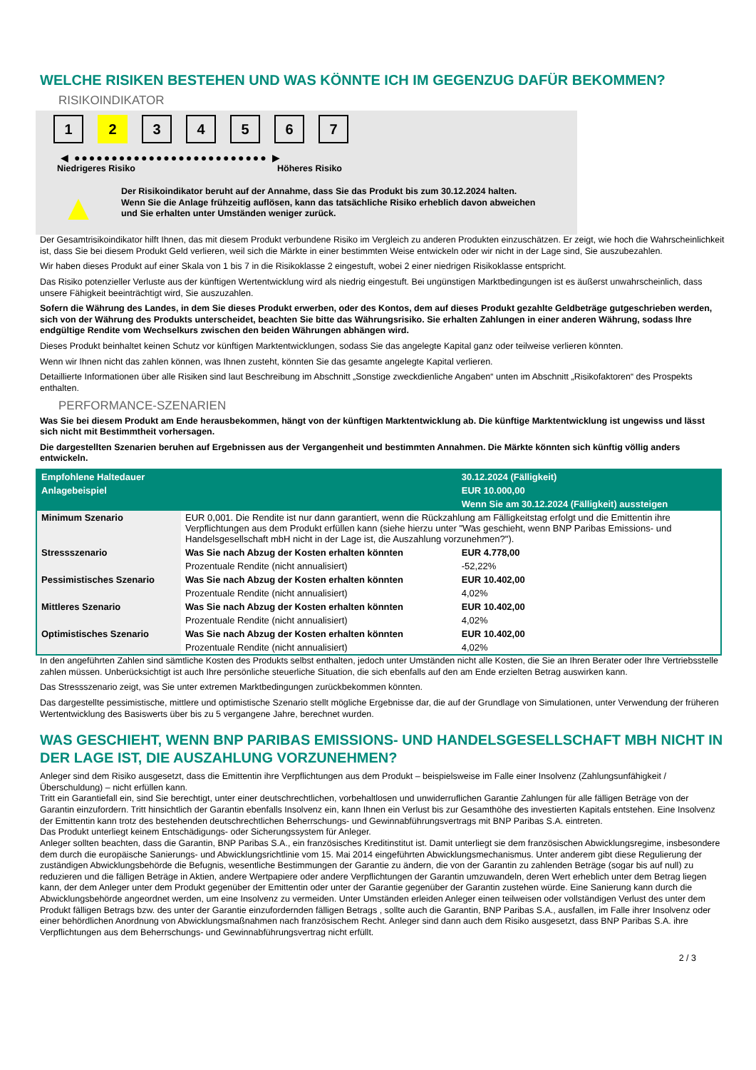WELCHE RISIKEN BESTEHEN UND WAS KÖNNTE ICH IM GEGENZUG DAFÜR BEKOMMEN?
RISIKOINDIKATOR
1 2 3 4 5 6 7
◀ ●●●●●●●●●●●●●●●●●●●●●●●●●● ▶
Niedrigeres Risiko Höheres Risiko
▲
Der Risikoindikator beruht auf der Annahme, dass Sie das Produkt bis zum 30.12.2024 halten.
Wenn Sie die Anlage frühzeitig auflösen, kann das tatsächliche Risiko erheblich davon abweichen und Sie erhalten unter Umständen weniger zurück.
Der Gesamtrisikoindikator hilft Ihnen, das mit diesem Produkt verbundene Risiko im Vergleich zu anderen Produkten einzuschätzen. Er zeigt, wie hoch die Wahrscheinlichkeit ist, dass Sie bei diesem Produkt Geld verlieren, weil sich die Märkte in einer bestimmten Weise entwickeln oder wir nicht in der Lage sind, Sie auszubezahlen.
Wir haben dieses Produkt auf einer Skala von 1 bis 7 in die Risikoklasse 2 eingestuft, wobei 2 einer niedrigen Risikoklasse entspricht.
Das Risiko potenzieller Verluste aus der künftigen Wertentwicklung wird als niedrig eingestuft. Bei ungünstigen Marktbedingungen ist es äußerst unwahrscheinlich, dass unsere Fähigkeit beeinträchtigt wird, Sie auszuzahlen.
Sofern die Währung des Landes, in dem Sie dieses Produkt erwerben, oder des Kontos, dem auf dieses Produkt gezahlte Geldbeträge gutgeschrieben werden, sich von der Währung des Produkts unterscheidet, beachten Sie bitte das Währungsrisiko. Sie erhalten Zahlungen in einer anderen Währung, sodass Ihre endgültige Rendite vom Wechselkurs zwischen den beiden Währungen abhängen wird.
Dieses Produkt beinhaltet keinen Schutz vor künftigen Marktentwicklungen, sodass Sie das angelegte Kapital ganz oder teilweise verlieren könnten.
Wenn wir Ihnen nicht das zahlen können, was Ihnen zusteht, könnten Sie das gesamte angelegte Kapital verlieren.
Detaillierte Informationen über alle Risiken sind laut Beschreibung im Abschnitt „Sonstige zweckdienliche Angaben“ unten im Abschnitt „Risikofaktoren“ des Prospekts enthalten.
PERFORMANCE-SZENARIEN
Was Sie bei diesem Produkt am Ende herausbekommen, hängt von der künftigen Marktentwicklung ab. Die künftige Marktentwicklung ist ungewiss und lässt sich nicht mit Bestimmtheit vorhersagen.
Die dargestellten Szenarien beruhen auf Ergebnissen aus der Vergangenheit und bestimmten Annahmen. Die Märkte könnten sich künftig völlig anders entwickeln.
| Empfohlene Haltedauer | | 30.12.2024 (Fälligkeit) |
| --- | --- | --- |
| Anlagebeispiel | | EUR 10.000,00 |
| | | Wenn Sie am 30.12.2024 (Fälligkeit) aussteigen |
| Minimum Szenario | EUR 0,001. Die Rendite ist nur dann garantiert, wenn die Rückzahlung am Fälligkeitstag erfolgt und die Emittentin ihre Verpflichtungen aus dem Produkt erfüllen kann (siehe hierzu unter "Was geschieht, wenn BNP Paribas Emissions- und Handelsgesellschaft mbH nicht in der Lage ist, die Auszahlung vorzunehmen?"). | |
| Stressszenario | Was Sie nach Abzug der Kosten erhalten könnten | EUR 4.778,00 |
| | Prozentuale Rendite (nicht annualisiert) | -52,22% |
| Pessimistisches Szenario | Was Sie nach Abzug der Kosten erhalten könnten | EUR 10.402,00 |
| | Prozentuale Rendite (nicht annualisiert) | 4,02% |
| Mittleres Szenario | Was Sie nach Abzug der Kosten erhalten könnten | EUR 10.402,00 |
| | Prozentuale Rendite (nicht annualisiert) | 4,02% |
| Optimistisches Szenario | Was Sie nach Abzug der Kosten erhalten könnten | EUR 10.402,00 |
| | Prozentuale Rendite (nicht annualisiert) | 4,02% |
In den angeführten Zahlen sind sämtliche Kosten des Produkts selbst enthalten, jedoch unter Umständen nicht alle Kosten, die Sie an Ihren Berater oder Ihre Vertriebsstelle zahlen müssen. Unberücksichtigt ist auch Ihre persönliche steuerliche Situation, die sich ebenfalls auf den am Ende erzielten Betrag auswirken kann.
Das Stressszenario zeigt, was Sie unter extremen Marktbedingungen zurückbekommen könnten.
Das dargestellte pessimistische, mittlere und optimistische Szenario stellt mögliche Ergebnisse dar, die auf der Grundlage von Simulationen, unter Verwendung der früheren Wertentwicklung des Basiswerts über bis zu 5 vergangene Jahre, berechnet wurden.
WAS GESCHIEHT, WENN BNP PARIBAS EMISSIONS- UND HANDELSGESELLSCHAFT MBH NICHT IN DER LAGE IST, DIE AUSZAHLUNG VORZUNEHMEN?
Anleger sind dem Risiko ausgesetzt, dass die Emittentin ihre Verpflichtungen aus dem Produkt – beispielsweise im Falle einer Insolvenz (Zahlungsunfähigkeit / Überschuldung) – nicht erfüllen kann.
Tritt ein Garantiefall ein, sind Sie berechtigt, unter einer deutschrechtlichen, vorbehaltlosen und unwiderruflichen Garantie Zahlungen für alle fälligen Beträge von der Garantin einzufordern. Tritt hinsichtlich der Garantin ebenfalls Insolvenz ein, kann Ihnen ein Verlust bis zur Gesamthöhe des investierten Kapitals entstehen. Eine Insolvenz der Emittentin kann trotz des bestehenden deutschrechtlichen Beherrschungs- und Gewinnabführungsvertrags mit BNP Paribas S.A. eintreten.
Das Produkt unterliegt keinem Entschädigungs- oder Sicherungssystem für Anleger.
Anleger sollten beachten, dass die Garantin, BNP Paribas S.A., ein französisches Kreditinstitut ist. Damit unterliegt sie dem französischen Abwicklungsregime, insbesondere dem durch die europäische Sanierungs- und Abwicklungsrichtlinie vom 15. Mai 2014 eingeführten Abwicklungsmechanismus. Unter anderem gibt diese Regulierung der zuständigen Abwicklungsbehörde die Befugnis, wesentliche Bestimmungen der Garantie zu ändern, die von der Garantin zu zahlenden Beträge (sogar bis auf null) zu reduzieren und die fälligen Beträge in Aktien, andere Wertpapiere oder andere Verpflichtungen der Garantin umzuwandeln, deren Wert erheblich unter dem Betrag liegen kann, der dem Anleger unter dem Produkt gegenüber der Emittentin oder unter der Garantie gegenüber der Garantin zustehen würde. Eine Sanierung kann durch die Abwicklungsbehörde angeordnet werden, um eine Insolvenz zu vermeiden. Unter Umständen erleiden Anleger einen teilweisen oder vollständigen Verlust des unter dem Produkt fälligen Betrags bzw. des unter der Garantie einzufordernden fälligen Betrags , sollte auch die Garantin, BNP Paribas S.A., ausfallen, im Falle ihrer Insolvenz oder einer behördlichen Anordnung von Abwicklungsmaßnahmen nach französischem Recht. Anleger sind dann auch dem Risiko ausgesetzt, dass BNP Paribas S.A. ihre Verpflichtungen aus dem Beherrschungs- und Gewinnabführungsvertrag nicht erfüllt.
2 / 3